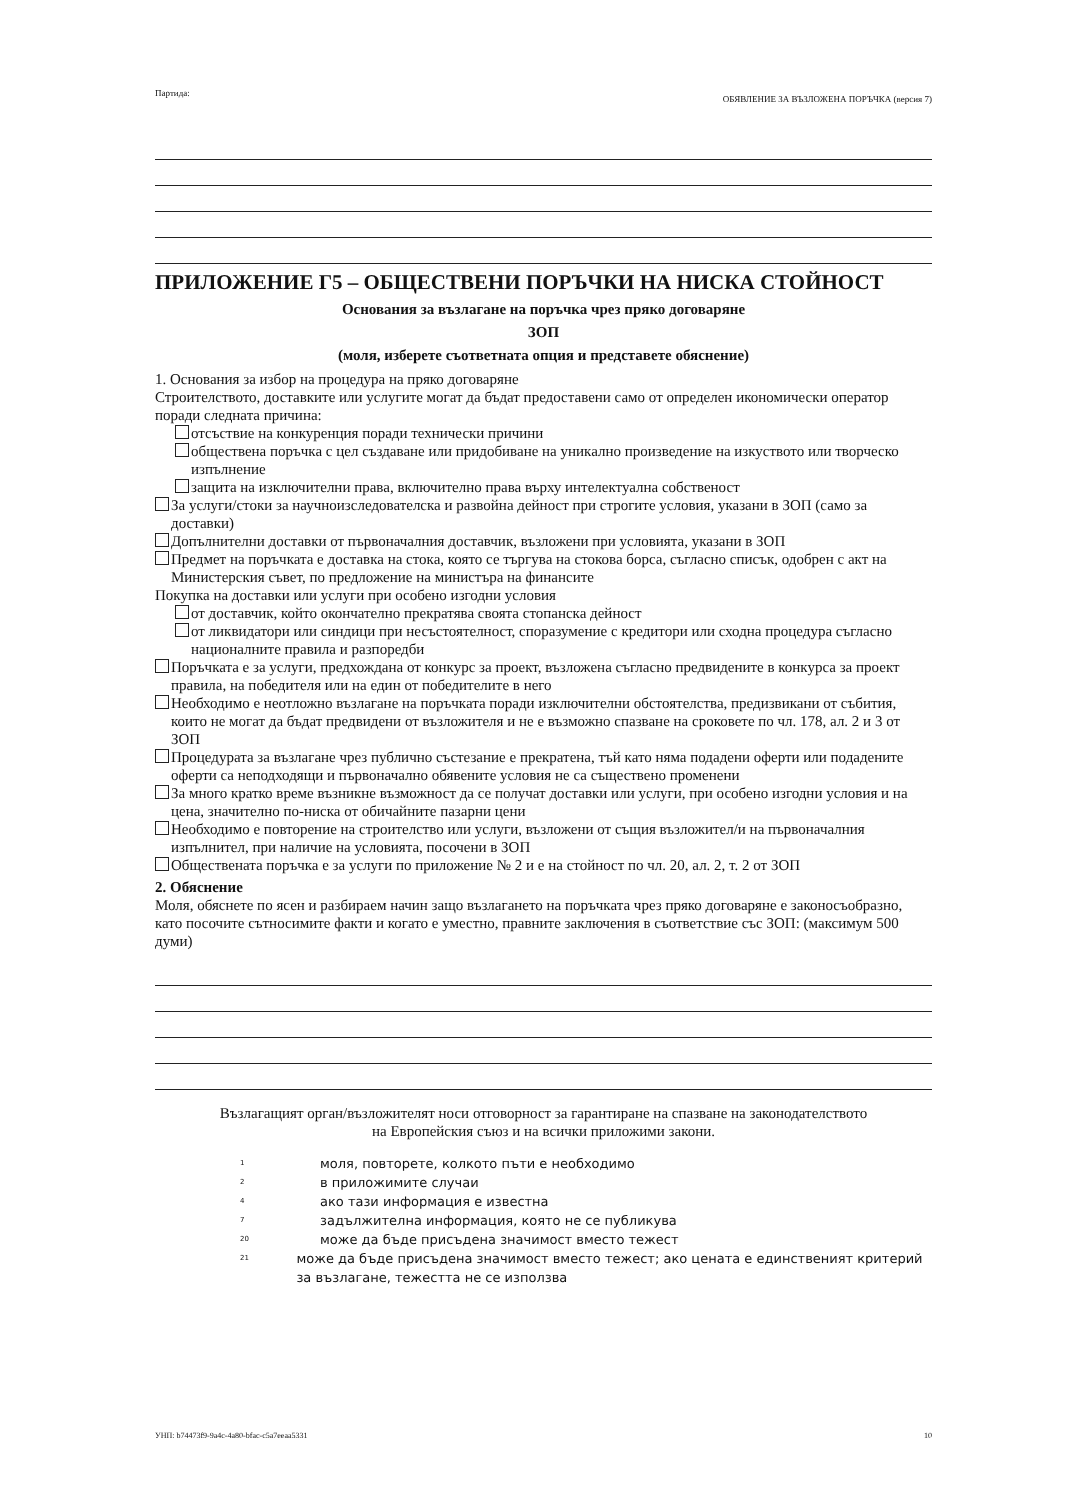Партида:
ОБЯВЛЕНИЕ ЗА ВЪЗЛОЖЕНА ПОРЪЧКА (версия 7)
ПРИЛОЖЕНИЕ Г5 – ОБЩЕСТВЕНИ ПОРЪЧКИ НА НИСКА СТОЙНОСТ
Основания за възлагане на поръчка чрез пряко договаряне
ЗОП
(моля, изберете съответната опция и представете обяснение)
1. Основания за избор на процедура на пряко договаряне
Строителството, доставките или услугите могат да бъдат предоставени само от определен икономически оператор поради следната причина:
отсъствие на конкуренция поради технически причини
обществена поръчка с цел създаване или придобиване на уникално произведение на изкуството или творческо изпълнение
защита на изключителни права, включително права върху интелектуална собственост
За услуги/стоки за научноизследователска и развойна дейност при строгите условия, указани в ЗОП (само за доставки)
Допълнителни доставки от първоначалния доставчик, възложени при условията, указани в ЗОП
Предмет на поръчката е доставка на стока, която се търгува на стокова борса, съгласно списък, одобрен с акт на Министерския съвет, по предложение на министъра на финансите
Покупка на доставки или услуги при особено изгодни условия
от доставчик, който окончателно прекратява своята стопанска дейност
от ликвидатори или синдици при несъстоятелност, споразумение с кредитори или сходна процедура съгласно националните правила и разпоредби
Поръчката е за услуги, предхождана от конкурс за проект, възложена съгласно предвидените в конкурса за проект правила, на победителя или на един от победителите в него
Необходимо е неотложно възлагане на поръчката поради изключителни обстоятелства, предизвикани от събития, които не могат да бъдат предвидени от възложителя и не е възможно спазване на сроковете по чл. 178, ал. 2 и 3 от ЗОП
Процедурата за възлагане чрез публично състезание е прекратена, тъй като няма подадени оферти или подадените оферти са неподходящи и първоначално обявените условия не са съществено променени
За много кратко време възникне възможност да се получат доставки или услуги, при особено изгодни условия и на цена, значително по-ниска от обичайните пазарни цени
Необходимо е повторение на строителство или услуги, възложени от същия възложител/и на първоначалния изпълнител, при наличие на условията, посочени в ЗОП
Обществената поръчка е за услуги по приложение № 2 и е на стойност по чл. 20, ал. 2, т. 2 от ЗОП
2. Обяснение
Моля, обяснете по ясен и разбираем начин защо възлагането на поръчката чрез пряко договаряне е законосъобразно, като посочите сътносимите факти и когато е уместно, правните заключения в съответствие със ЗОП: (максимум 500 думи)
Възлагащият орган/възложителят носи отговорност за гарантиране на спазване на законодателството на Европейския съюз и на всички приложими закони.
1 моля, повторете, колкото пъти е необходимо
2 в приложимите случаи
4 ако тази информация е известна
7 задължителна информация, която не се публикува
20 може да бъде присъдена значимост вместо тежест
21 може да бъде присъдена значимост вместо тежест; ако цената е единственият критерий за възлагане, тежестта не се използва
УНП: b74473f9-9a4c-4a80-bfac-c5a7eeaa5331
10